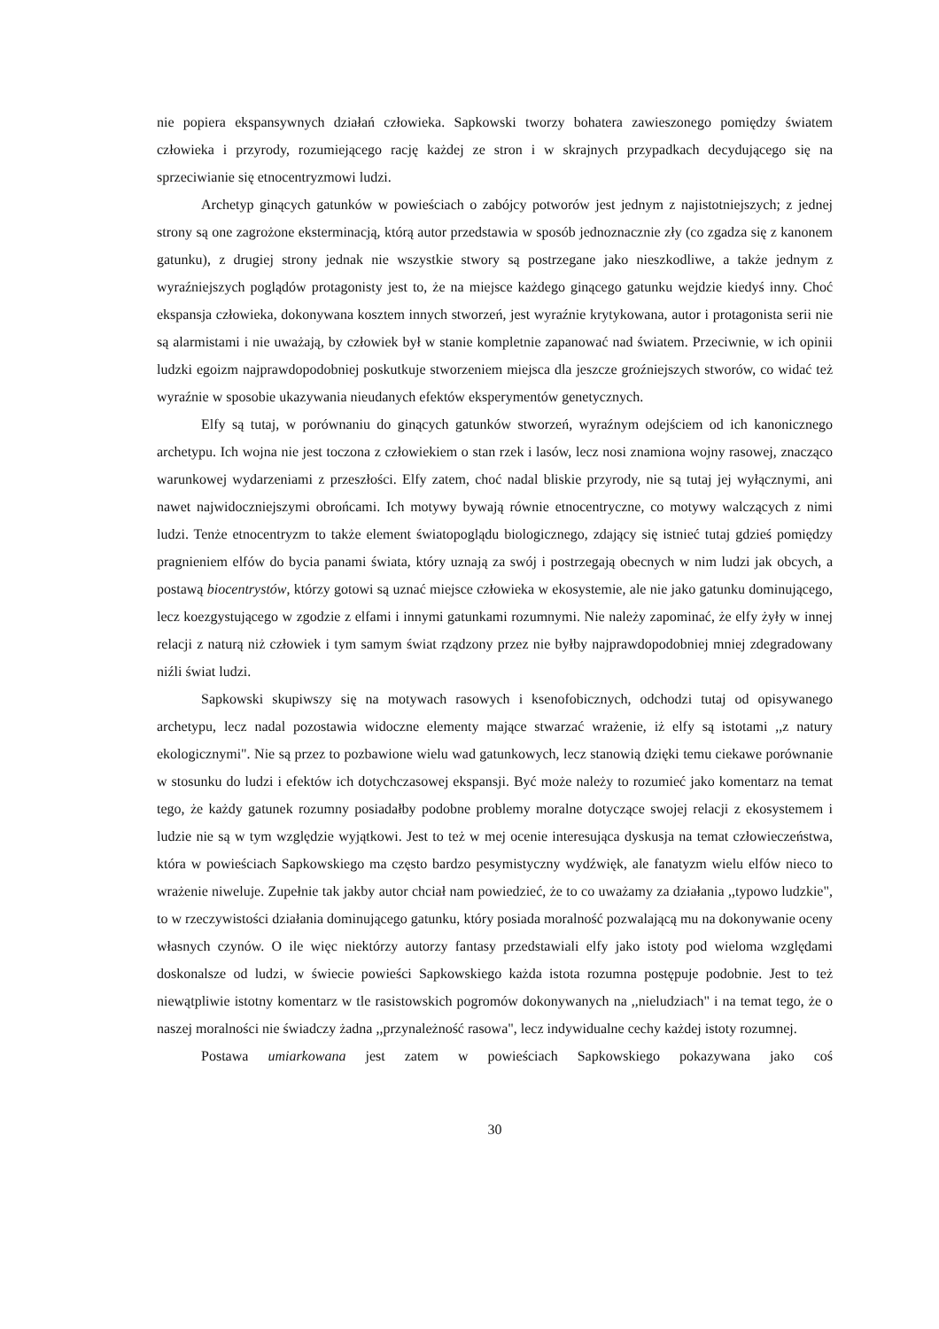nie popiera ekspansywnych działań człowieka. Sapkowski tworzy bohatera zawieszonego pomiędzy światem człowieka i przyrody, rozumiejącego rację każdej ze stron i w skrajnych przypadkach decydującego się na sprzeciwianie się etnocentryzmowi ludzi.
Archetyp ginących gatunków w powieściach o zabójcy potworów jest jednym z najistotniejszych; z jednej strony są one zagrożone eksterminacją, którą autor przedstawia w sposób jednoznacznie zły (co zgadza się z kanonem gatunku), z drugiej strony jednak nie wszystkie stwory są postrzegane jako nieszkodliwe, a także jednym z wyraźniejszych poglądów protagonisty jest to, że na miejsce każdego ginącego gatunku wejdzie kiedyś inny. Choć ekspansja człowieka, dokonywana kosztem innych stworzeń, jest wyraźnie krytykowana, autor i protagonista serii nie są alarmistami i nie uważają, by człowiek był w stanie kompletnie zapanować nad światem. Przeciwnie, w ich opinii ludzki egoizm najprawdopodobniej poskutkuje stworzeniem miejsca dla jeszcze groźniejszych stworów, co widać też wyraźnie w sposobie ukazywania nieudanych efektów eksperymentów genetycznych.
Elfy są tutaj, w porównaniu do ginących gatunków stworzeń, wyraźnym odejściem od ich kanonicznego archetypu. Ich wojna nie jest toczona z człowiekiem o stan rzek i lasów, lecz nosi znamiona wojny rasowej, znacząco warunkowej wydarzeniami z przeszłości. Elfy zatem, choć nadal bliskie przyrody, nie są tutaj jej wyłącznymi, ani nawet najwidoczniejszymi obrońcami. Ich motywy bywają równie etnocentryczne, co motywy walczących z nimi ludzi. Tenże etnocentryzm to także element światopoglądu biologicznego, zdający się istnieć tutaj gdzieś pomiędzy pragnieniem elfów do bycia panami świata, który uznają za swój i postrzegają obecnych w nim ludzi jak obcych, a postawą biocentrystów, którzy gotowi są uznać miejsce człowieka w ekosystemie, ale nie jako gatunku dominującego, lecz koezgystującego w zgodzie z elfami i innymi gatunkami rozumnymi. Nie należy zapominać, że elfy żyły w innej relacji z naturą niż człowiek i tym samym świat rządzony przez nie byłby najprawdopodobniej mniej zdegradowany niźli świat ludzi.
Sapkowski skupiwszy się na motywach rasowych i ksenofobicznych, odchodzi tutaj od opisywanego archetypu, lecz nadal pozostawia widoczne elementy mające stwarzać wrażenie, iż elfy są istotami ,,z natury ekologicznymi". Nie są przez to pozbawione wielu wad gatunkowych, lecz stanowią dzięki temu ciekawe porównanie w stosunku do ludzi i efektów ich dotychczasowej ekspansji. Być może należy to rozumieć jako komentarz na temat tego, że każdy gatunek rozumny posiadałby podobne problemy moralne dotyczące swojej relacji z ekosystemem i ludzie nie są w tym względzie wyjątkowi. Jest to też w mej ocenie interesująca dyskusja na temat człowieczeństwa, która w powieściach Sapkowskiego ma często bardzo pesymistyczny wydźwięk, ale fanatyzm wielu elfów nieco to wrażenie niweluje. Zupełnie tak jakby autor chciał nam powiedzieć, że to co uważamy za działania ,,typowo ludzkie", to w rzeczywistości działania dominującego gatunku, który posiada moralność pozwalającą mu na dokonywanie oceny własnych czynów. O ile więc niektórzy autorzy fantasy przedstawiali elfy jako istoty pod wieloma względami doskonalsze od ludzi, w świecie powieści Sapkowskiego każda istota rozumna postępuje podobnie. Jest to też niewątpliwie istotny komentarz w tle rasistowskich pogromów dokonywanych na ,,nieludziach" i na temat tego, że o naszej moralności nie świadczy żadna ,,przynależność rasowa", lecz indywidualne cechy każdej istoty rozumnej.
Postawa umiarkowana jest zatem w powieściach Sapkowskiego pokazywana jako coś
30